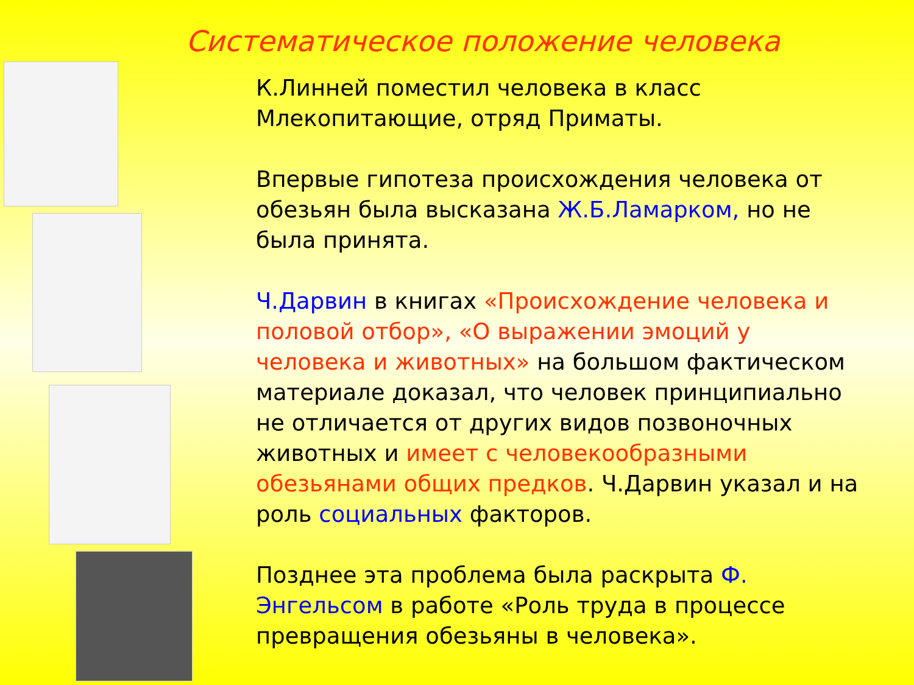Систематическое положение человека
К.Линней поместил человека в класс Млекопитающие, отряд Приматы.
Впервые гипотеза происхождения человека от обезьян была высказана Ж.Б.Ламарком, но не была принята.
Ч.Дарвин в книгах «Происхождение человека и половой отбор», «О выражении эмоций у человека и животных» на большом фактическом материале доказал, что человек принципиально не отличается от других видов позвоночных животных и имеет с человекообразными обезьянами общих предков. Ч.Дарвин указал и на роль социальных факторов.
Позднее эта проблема была раскрыта Ф. Энгельсом в работе «Роль труда в процессе превращения обезьяны в человека».